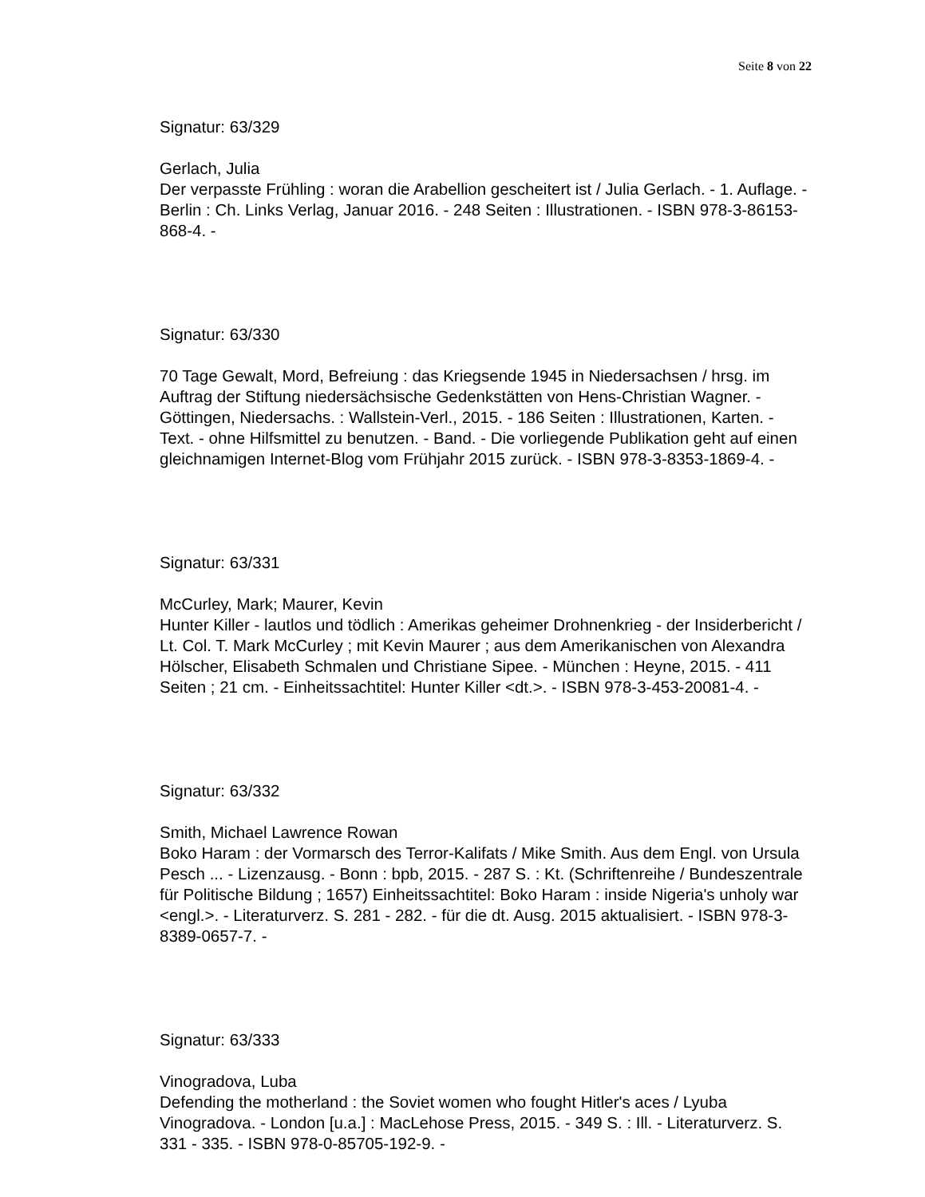Seite 8 von 22
Signatur: 63/329
Gerlach, Julia
Der verpasste Frühling : woran die Arabellion gescheitert ist / Julia Gerlach. - 1. Auflage. - Berlin : Ch. Links Verlag, Januar 2016. - 248 Seiten : Illustrationen. - ISBN 978-3-86153-868-4. -
Signatur: 63/330
70 Tage Gewalt, Mord, Befreiung : das Kriegsende 1945 in Niedersachsen / hrsg. im Auftrag der Stiftung niedersächsische Gedenkstätten von Hens-Christian Wagner. - Göttingen, Niedersachs. : Wallstein-Verl., 2015. - 186 Seiten : Illustrationen, Karten. - Text. - ohne Hilfsmittel zu benutzen. - Band. - Die vorliegende Publikation geht auf einen gleichnamigen Internet-Blog vom Frühjahr 2015 zurück. - ISBN 978-3-8353-1869-4. -
Signatur: 63/331
McCurley, Mark; Maurer, Kevin
Hunter Killer - lautlos und tödlich : Amerikas geheimer Drohnenkrieg - der Insiderbericht / Lt. Col. T. Mark McCurley ; mit Kevin Maurer ; aus dem Amerikanischen von Alexandra Hölscher, Elisabeth Schmalen und Christiane Sipee. - München : Heyne, 2015. - 411 Seiten ; 21 cm. - Einheitssachtitel: Hunter Killer <dt.>. - ISBN 978-3-453-20081-4. -
Signatur: 63/332
Smith, Michael Lawrence Rowan
Boko Haram : der Vormarsch des Terror-Kalifats / Mike Smith. Aus dem Engl. von Ursula Pesch ... - Lizenzausg. - Bonn : bpb, 2015. - 287 S. : Kt. (Schriftenreihe / Bundeszentrale für Politische Bildung ; 1657) Einheitssachtitel: Boko Haram : inside Nigeria's unholy war <engl.>. - Literaturverz. S. 281 - 282. - für die dt. Ausg. 2015 aktualisiert. - ISBN 978-3-8389-0657-7. -
Signatur: 63/333
Vinogradova, Luba
Defending the motherland : the Soviet women who fought Hitler's aces / Lyuba Vinogradova. - London [u.a.] : MacLehose Press, 2015. - 349 S. : Ill. - Literaturverz. S. 331 - 335. - ISBN 978-0-85705-192-9. -